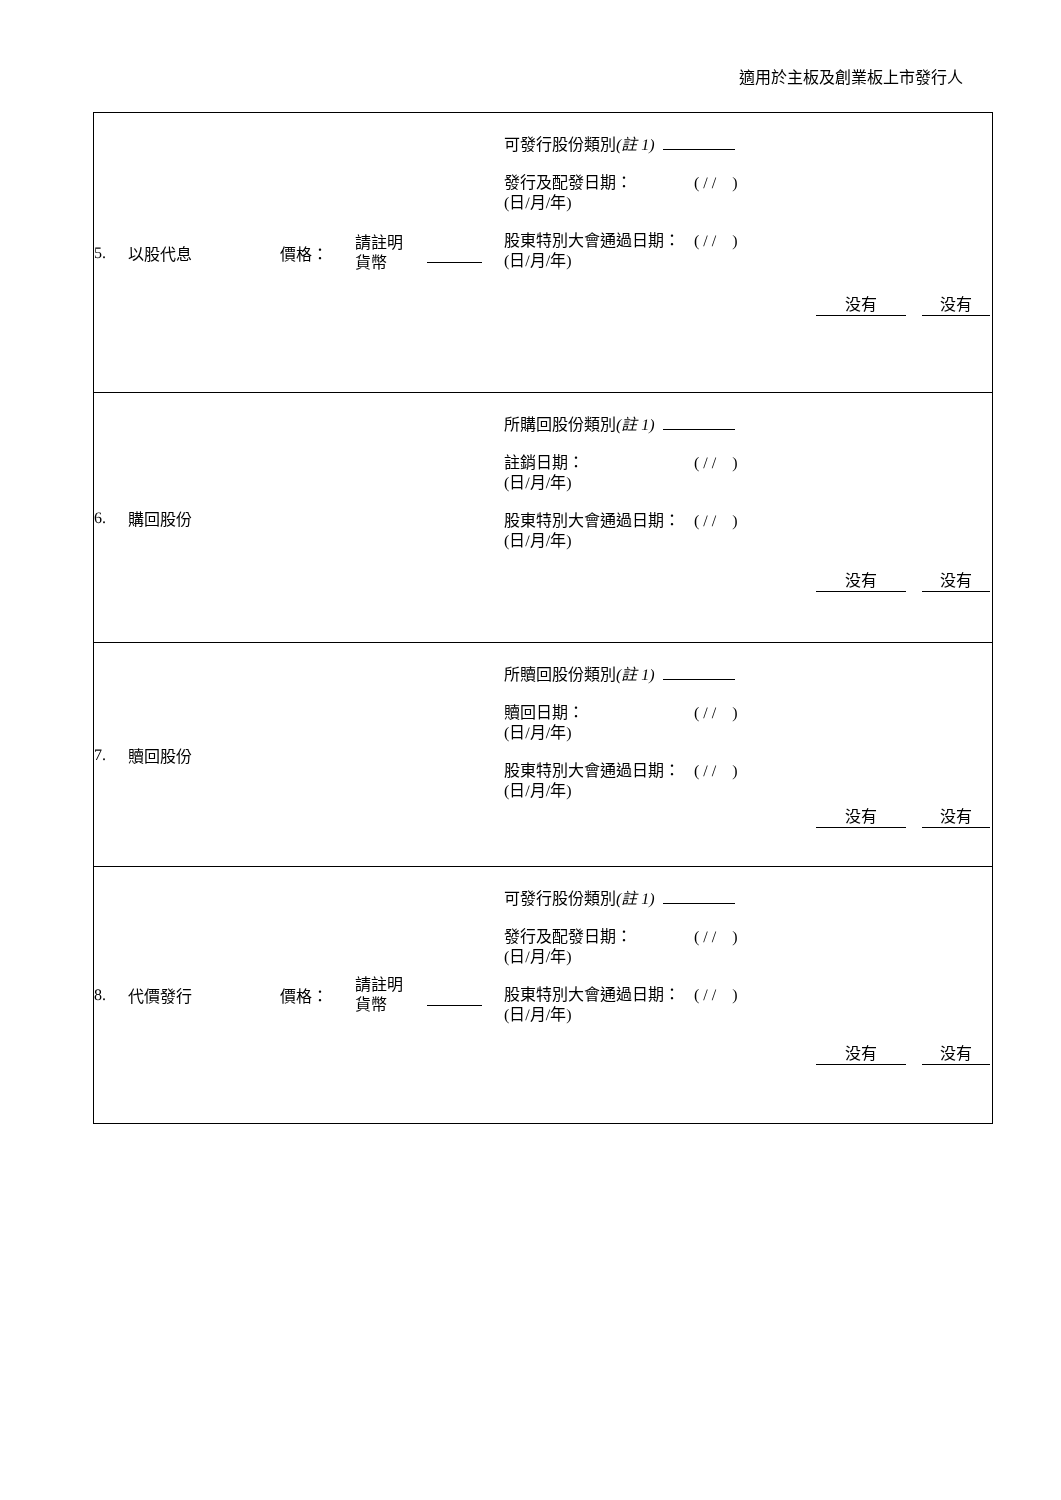適用於主板及創業板上市發行人
| 5. 以股代息 價格： 請註明 貨幣 可發行股份類別 (註 1) 發行及配發日期： (日/月/年) ( / / ) 股東特別大會通過日期： (日/月/年) ( / / ) 没有 没有 |
| 6. 購回股份 所購回股份類別 (註 1) 註銷日期： (日/月/年) ( / / ) 股東特別大會通過日期： (日/月/年) ( / / ) 没有 没有 |
| 7. 贖回股份 所贖回股份類別 (註 1) 贖回日期： (日/月/年) ( / / ) 股東特別大會通過日期： (日/月/年) ( / / ) 没有 没有 |
| 8. 代價發行 價格： 請註明 貨幣 可發行股份類別 (註 1) 發行及配發日期： (日/月/年) ( / / ) 股東特別大會通過日期： (日/月/年) ( / / ) 没有 没有 |